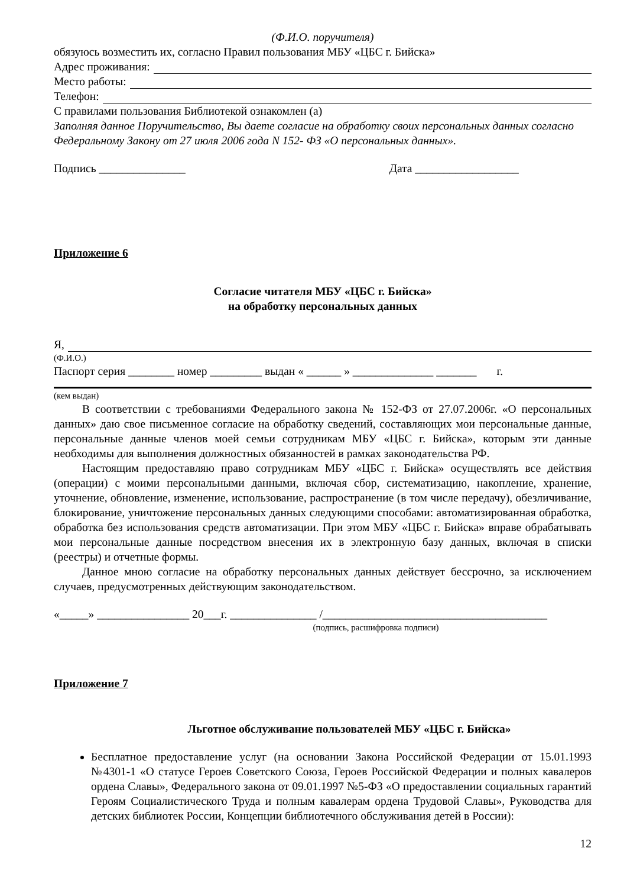(Ф.И.О. поручителя)
обязуюсь возместить их, согласно Правил пользования МБУ «ЦБС г. Бийска»
Адрес проживания:
Место работы:
Телефон:
С правилами пользования Библиотекой ознакомлен (а)
Заполняя данное Поручительство, Вы даете согласие на обработку своих персональных данных согласно Федеральному Закону от 27 июля 2006 года N 152- ФЗ «О персональных данных».
Подпись _______________ Дата __________________
Приложение 6
Согласие читателя МБУ «ЦБС г. Бийска»
на обработку персональных данных
Я,
(Ф.И.О.)
Паспорт серия ________ номер _________ выдан « ______ » ______________ _______ г.
(кем выдан)
В соответствии с требованиями Федерального закона № 152-ФЗ от 27.07.2006г. «О персональных данных» даю свое письменное согласие на обработку сведений, составляющих мои персональные данные, персональные данные членов моей семьи сотрудникам МБУ «ЦБС г. Бийска», которым эти данные необходимы для выполнения должностных обязанностей в рамках законодательства РФ.
Настоящим предоставляю право сотрудникам МБУ «ЦБС г. Бийска» осуществлять все действия (операции) с моими персональными данными, включая сбор, систематизацию, накопление, хранение, уточнение, обновление, изменение, использование, распространение (в том числе передачу), обезличивание, блокирование, уничтожение персональных данных следующими способами: автоматизированная обработка, обработка без использования средств автоматизации. При этом МБУ «ЦБС г. Бийска» вправе обрабатывать мои персональные данные посредством внесения их в электронную базу данных, включая в списки (реестры) и отчетные формы.
Данное мною согласие на обработку персональных данных действует бессрочно, за исключением случаев, предусмотренных действующим законодательством.
«_____» ________________ 20___г. _______________ /_______________________________________
(подпись, расшифровка подписи)
Приложение 7
Льготное обслуживание пользователей МБУ «ЦБС г. Бийска»
Бесплатное предоставление услуг (на основании Закона Российской Федерации от 15.01.1993 №4301-1 «О статусе Героев Советского Союза, Героев Российской Федерации и полных кавалеров ордена Славы», Федерального закона от 09.01.1997 №5-ФЗ «О предоставлении социальных гарантий Героям Социалистического Труда и полным кавалерам ордена Трудовой Славы», Руководства для детских библиотек России, Концепции библиотечного обслуживания детей в России):
12